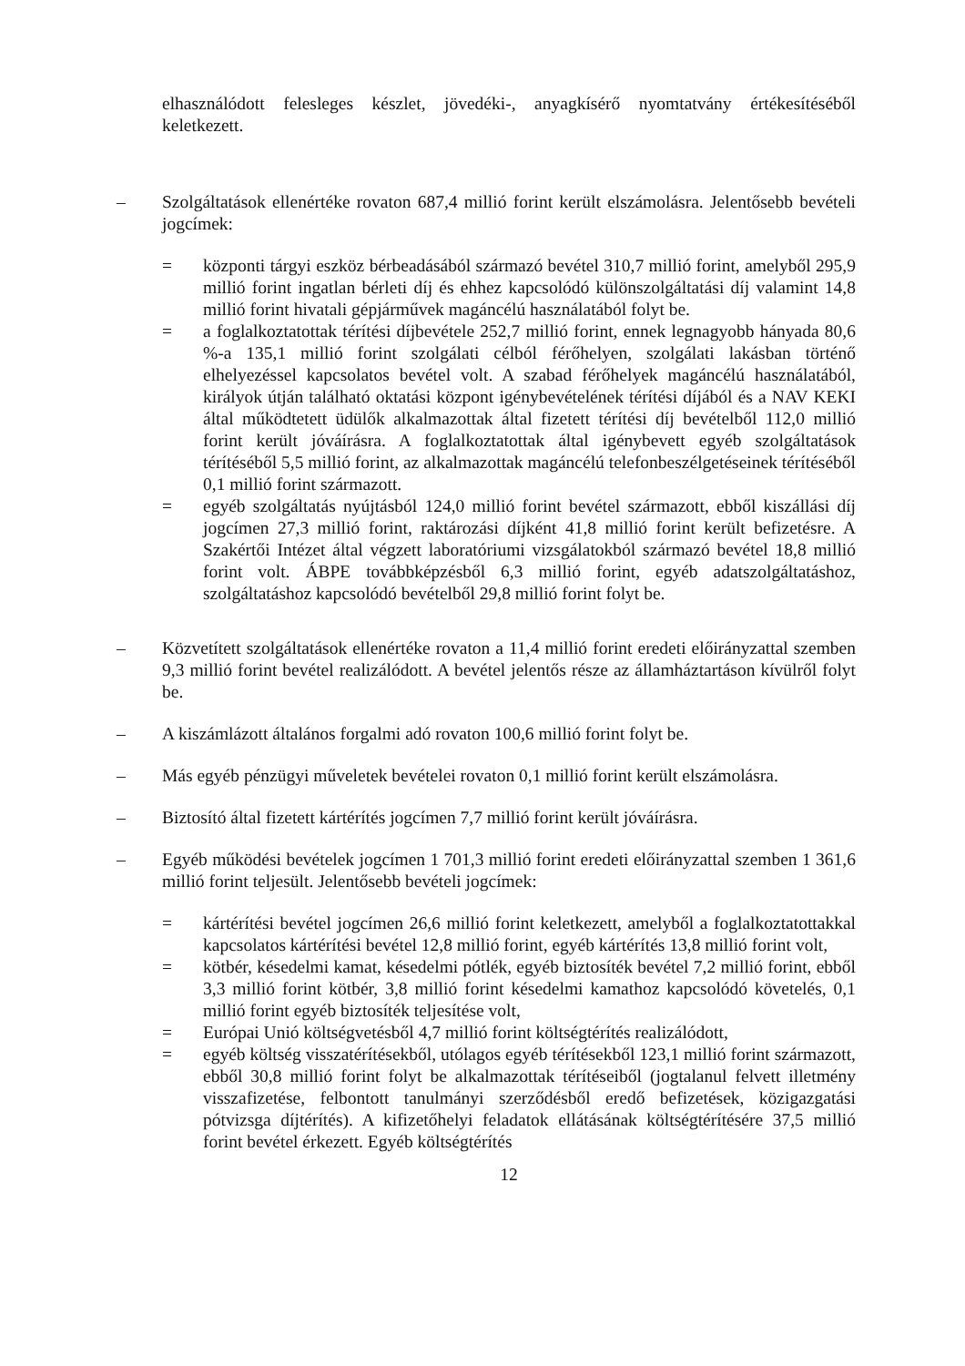elhasználódott felesleges készlet, jövedéki-, anyagkísérő nyomtatvány értékesítéséből keletkezett.
– Szolgáltatások ellenértéke rovaton 687,4 millió forint került elszámolásra. Jelentősebb bevételi jogcímek:
= központi tárgyi eszköz bérbeadásából származó bevétel 310,7 millió forint, amelyből 295,9 millió forint ingatlan bérleti díj és ehhez kapcsolódó különszolgáltatási díj valamint 14,8 millió forint hivatali gépjárművek magáncélú használatából folyt be.
= a foglalkoztatottak térítési díjbevétele 252,7 millió forint, ennek legnagyobb hányada 80,6 %-a 135,1 millió forint szolgálati célból férőhelyen, szolgálati lakásban történő elhelyezéssel kapcsolatos bevétel volt. A szabad férőhelyek magáncélú használatából, királyok útján található oktatási központ igénybevételének térítési díjából és a NAV KEKI által működtetett üdülők alkalmazottak által fizetett térítési díj bevételből 112,0 millió forint került jóváírásra. A foglalkoztatottak által igénybevett egyéb szolgáltatások térítéséből 5,5 millió forint, az alkalmazottak magáncélú telefonbeszélgetéseinek térítéséből 0,1 millió forint származott.
= egyéb szolgáltatás nyújtásból 124,0 millió forint bevétel származott, ebből kiszállási díj jogcímen 27,3 millió forint, raktározási díjként 41,8 millió forint került befizetésre. A Szakértői Intézet által végzett laboratóriumi vizsgálatokból származó bevétel 18,8 millió forint volt. ÁBPE továbbképzésből 6,3 millió forint, egyéb adatszolgáltatáshoz, szolgáltatáshoz kapcsolódó bevételből 29,8 millió forint folyt be.
– Közvetített szolgáltatások ellenértéke rovaton a 11,4 millió forint eredeti előirányzattal szemben 9,3 millió forint bevétel realizálódott. A bevétel jelentős része az államháztartáson kívülről folyt be.
– A kiszámlázott általános forgalmi adó rovaton 100,6 millió forint folyt be.
– Más egyéb pénzügyi műveletek bevételei rovaton 0,1 millió forint került elszámolásra.
– Biztosító által fizetett kártérítés jogcímen 7,7 millió forint került jóváírásra.
– Egyéb működési bevételek jogcímen 1 701,3 millió forint eredeti előirányzattal szemben 1 361,6 millió forint teljesült. Jelentősebb bevételi jogcímek:
= kártérítési bevétel jogcímen 26,6 millió forint keletkezett, amelyből a foglalkoztatottakkal kapcsolatos kártérítési bevétel 12,8 millió forint, egyéb kártérítés 13,8 millió forint volt,
= kötbér, késedelmi kamat, késedelmi pótlék, egyéb biztosíték bevétel 7,2 millió forint, ebből 3,3 millió forint kötbér, 3,8 millió forint késedelmi kamathoz kapcsolódó követelés, 0,1 millió forint egyéb biztosíték teljesítése volt,
= Európai Unió költségvetésből 4,7 millió forint költségtérítés realizálódott,
= egyéb költség visszatérítésekből, utólagos egyéb térítésekből 123,1 millió forint származott, ebből 30,8 millió forint folyt be alkalmazottak térítéseiből (jogtalanul felvett illetmény visszafizetése, felbontott tanulmányi szerződésből eredő befizetések, közigazgatási pótvizsga díjtérítés). A kifizetőhelyi feladatok ellátásának költségtérítésére 37,5 millió forint bevétel érkezett. Egyéb költségtérítés
12